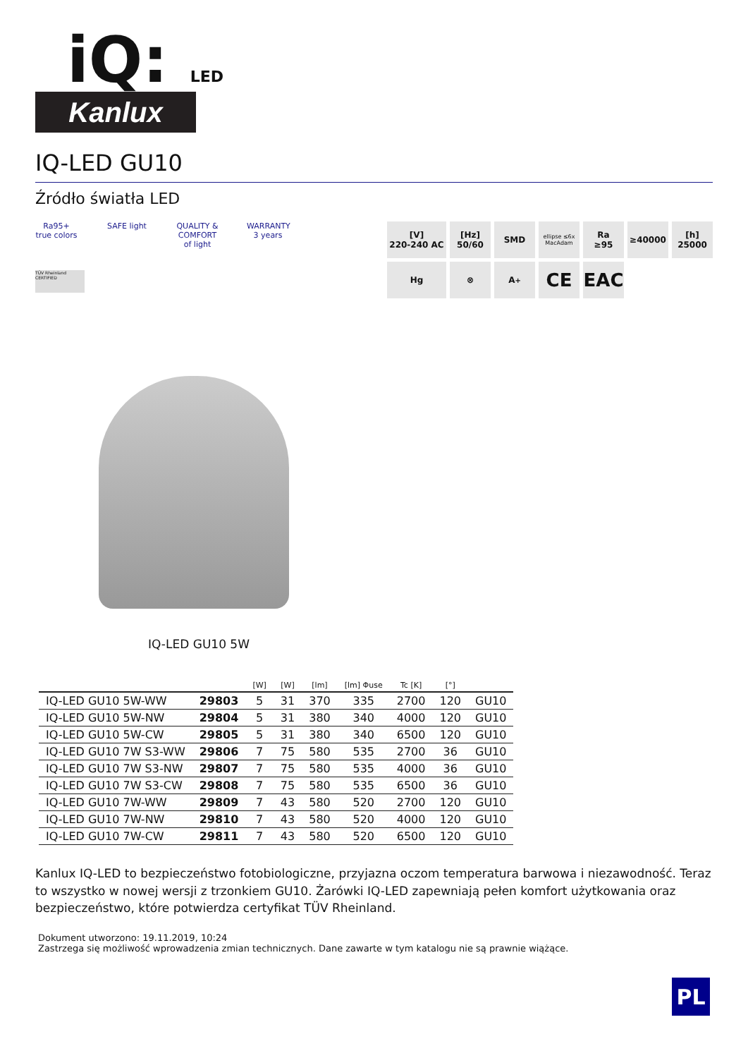iQ: LED
Kanlux
IQ-LED GU10
Źródło światła LED
Ra95+ true colors
SAFE light
QUALITY & COMFORT of light
WARRANTY 3 years
TÜV Rheinland CERTIFIED
[V]
220-240 AC
[Hz]
50/60
SMD
ellipse ≤6x MacAdam
Ra
≥95
≥40000
[h]
25000
Hg
⊗
A<sup>+</sup>
CE
EAC
IQ-LED GU10 5W
| | | [W] | [W] | [lm] | [lm] Φuse | Tc [K] | [°] | |
| --- | --- | --- | --- | --- | --- | --- | --- | --- |
| IQ-LED GU10 5W-WW | 29803 | 5 | 31 | 370 | 335 | 2700 | 120 | GU10 |
| IQ-LED GU10 5W-NW | 29804 | 5 | 31 | 380 | 340 | 4000 | 120 | GU10 |
| IQ-LED GU10 5W-CW | 29805 | 5 | 31 | 380 | 340 | 6500 | 120 | GU10 |
| IQ-LED GU10 7W S3-WW | 29806 | 7 | 75 | 580 | 535 | 2700 | 36 | GU10 |
| IQ-LED GU10 7W S3-NW | 29807 | 7 | 75 | 580 | 535 | 4000 | 36 | GU10 |
| IQ-LED GU10 7W S3-CW | 29808 | 7 | 75 | 580 | 535 | 6500 | 36 | GU10 |
| IQ-LED GU10 7W-WW | 29809 | 7 | 43 | 580 | 520 | 2700 | 120 | GU10 |
| IQ-LED GU10 7W-NW | 29810 | 7 | 43 | 580 | 520 | 4000 | 120 | GU10 |
| IQ-LED GU10 7W-CW | 29811 | 7 | 43 | 580 | 520 | 6500 | 120 | GU10 |
Kanlux IQ-LED to bezpieczeństwo fotobiologiczne, przyjazna oczom temperatura barwowa i niezawodność. Teraz to wszystko w nowej wersji z trzonkiem GU10. Żarówki IQ-LED zapewniają pełen komfort użytkowania oraz bezpieczeństwo, które potwierdza certyfikat TÜV Rheinland.
Dokument utworzono: 19.11.2019, 10:24
Zastrzega się możliwość wprowadzenia zmian technicznych. Dane zawarte w tym katalogu nie są prawnie wiążące.
PL